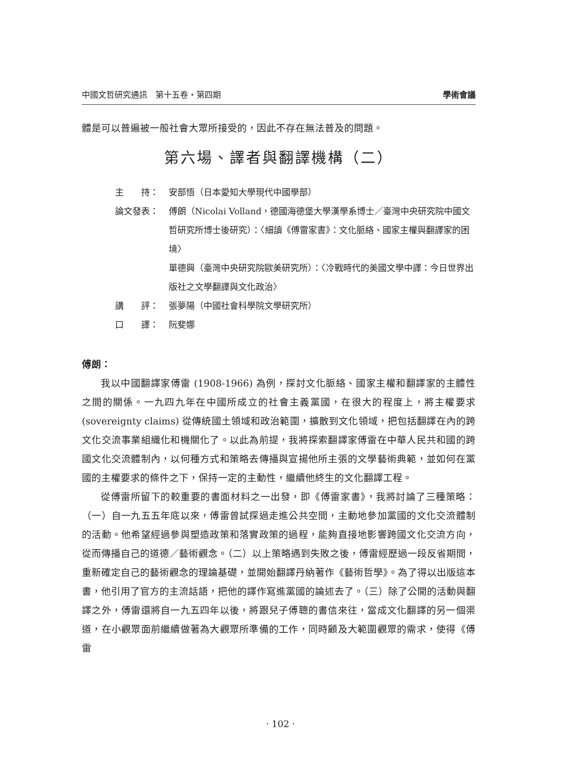中國文哲研究通訊　第十五卷‧第四期 學術會議
體是可以普遍被一般社會大眾所接受的，因此不存在無法普及的問題。
第六場、譯者與翻譯機構（二）
主　　持： 安部悟（日本愛知大學現代中國學部）
論文發表： 傅朗（Nicolai Volland，德國海德堡大學漢學系博士／臺灣中央研究院中國文哲研究所博士後研究）：〈細讀《傅雷家書》：文化脈絡、國家主權與翻譯家的困境〉
單德興（臺灣中央研究院歐美研究所）：〈冷戰時代的美國文學中譯：今日世界出版社之文學翻譯與文化政治〉
講　　評： 張夢陽（中國社會科學院文學研究所）
口　　譯： 阮斐娜
傅朗：
我以中國翻譯家傅雷 (1908-1966) 為例，探討文化脈絡、國家主權和翻譯家的主體性之間的關係。一九四九年在中國所成立的社會主義黨國，在很大的程度上，將主權要求 (sovereignty claims) 從傳統國土領域和政治範圍，擴散到文化領域，把包括翻譯在內的跨文化交流事業組織化和機關化了。以此為前提，我將探索翻譯家傅雷在中華人民共和國的跨國文化交流體制內，以何種方式和策略去傳播與宣揚他所主張的文學藝術典範，並如何在黨國的主權要求的條件之下，保持一定的主動性，繼續他終生的文化翻譯工程。
從傅雷所留下的較重要的書面材料之一出發，即《傅雷家書》，我將討論了三種策略：（一）自一九五五年底以來，傅雷曾試探過走進公共空間，主動地參加黨國的文化交流體制的活動。他希望經過參與塑造政策和落實政策的過程，能夠直接地影響跨國文化交流方向，從而傳播自己的道德／藝術觀念。（二）以上策略遇到失敗之後，傅雷經歷過一段反省期間，重新確定自己的藝術觀念的理論基礎，並開始翻譯丹納著作《藝術哲學》。為了得以出版這本書，他引用了官方的主流話語，把他的譯作寫進黨國的論述去了。（三）除了公開的活動與翻譯之外，傅雷還將自一九五四年以後，將跟兒子傅聰的書信來往，當成文化翻譯的另一個渠道，在小觀眾面前繼續做著為大觀眾所準備的工作，同時顧及大範圍觀眾的需求，使得《傅雷
‧ 102 ‧